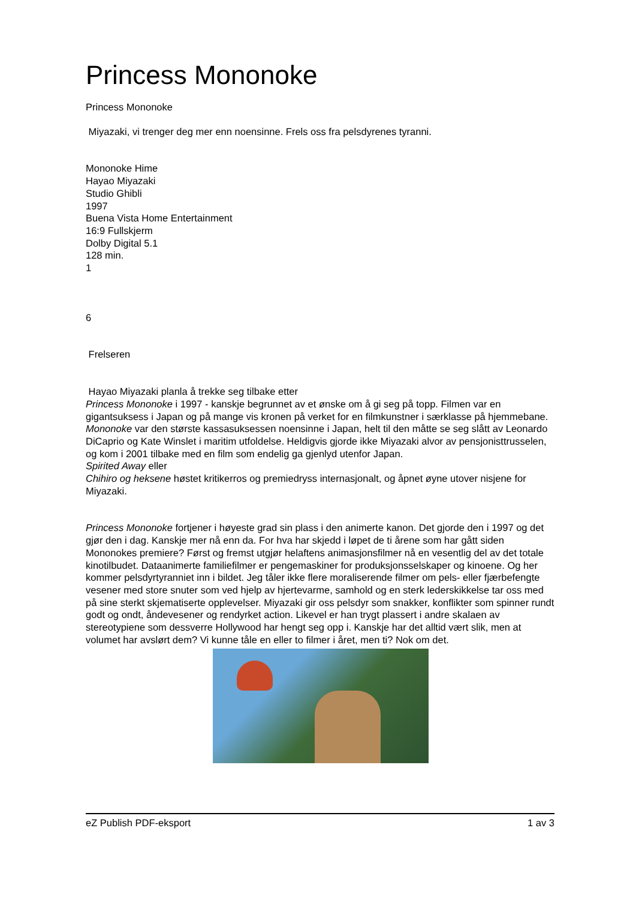Princess Mononoke
Princess Mononoke
Miyazaki, vi trenger deg mer enn noensinne. Frels oss fra pelsdyrenes tyranni.
Mononoke Hime
Hayao Miyazaki
Studio Ghibli
1997
Buena Vista Home Entertainment
16:9 Fullskjerm
Dolby Digital 5.1
128 min.
1
6
Frelseren
Hayao Miyazaki planla å trekke seg tilbake etter
Princess Mononoke i 1997 - kanskje begrunnet av et ønske om å gi seg på topp. Filmen var en gigantsuksess i Japan og på mange vis kronen på verket for en filmkunstner i særklasse på hjemmebane.
Mononoke var den største kassasuksessen noensinne i Japan, helt til den måtte se seg slått av Leonardo DiCaprio og Kate Winslet i maritim utfoldelse. Heldigvis gjorde ikke Miyazaki alvor av pensjonisttrusselen, og kom i 2001 tilbake med en film som endelig ga gjenlyd utenfor Japan.
Spirited Away eller
Chihiro og heksene høstet kritikerros og premiedryss internasjonalt, og åpnet øyne utover nisjene for Miyazaki.
Princess Mononoke fortjener i høyeste grad sin plass i den animerte kanon. Det gjorde den i 1997 og det gjør den i dag. Kanskje mer nå enn da. For hva har skjedd i løpet de ti årene som har gått siden Mononokes premiere? Først og fremst utgjør helaftens animasjonsfilmer nå en vesentlig del av det totale kinotilbudet. Dataanimerte familiefilmer er pengemaskiner for produksjonsselskaper og kinoene. Og her kommer pelsdyrtyranniet inn i bildet. Jeg tåler ikke flere moraliserende filmer om pels- eller fjærbefengte vesener med store snuter som ved hjelp av hjertevarme, samhold og en sterk lederskikkelse tar oss med på sine sterkt skjematiserte opplevelser. Miyazaki gir oss pelsdyr som snakker, konflikter som spinner rundt godt og ondt, åndevesener og rendyrket action. Likevel er han trygt plassert i andre skalaen av stereotypiene som dessverre Hollywood har hengt seg opp i. Kanskje har det alltid vært slik, men at volumet har avslørt dem? Vi kunne tåle en eller to filmer i året, men ti? Nok om det.
eZ Publish PDF-eksport 1 av 3